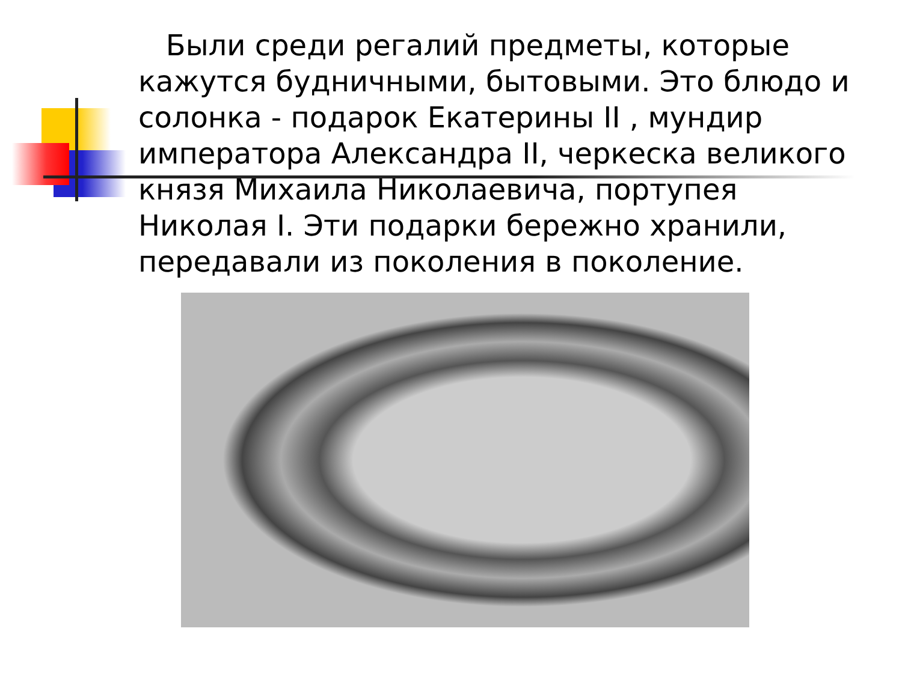Были среди регалий предметы, которые кажутся будничными, бытовыми. Это блюдо и солонка - подарок Екатерины II , мундир императора Александра II, черкеска великого князя Михаила Николаевича, портупея Николая I. Эти подарки бережно хранили, передавали из поколения в поколение.